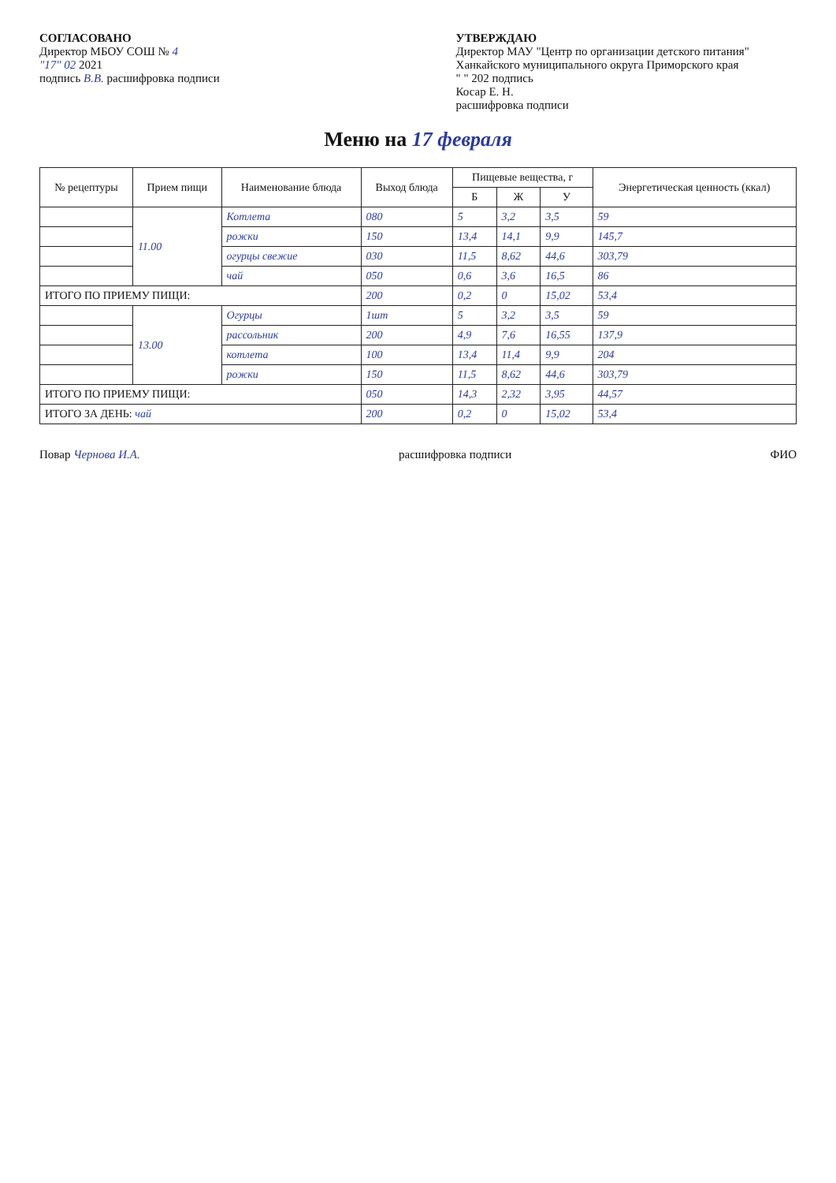СОГЛАСОВАНО
Директор МБОУ СОШ № 4
"17" 02 2021
подпись В.В. расшифровка подписи
УТВЕРЖДАЮ
Директор МАУ "Центр по организации детского питания" Ханкайского муниципального округа Приморского края
" " 202 подпись
Косар Е. Н.
расшифровка подписи
Меню на 17 февраля
| № рецептуры | Прием пищи | Наименование блюда | Выход блюда | Пищевые вещества, г | | | Энергетическая ценность (ккал) |
| --- | --- | --- | --- | --- | --- | --- | --- |
| | | | | Б | Ж | У | |
| | 11.00 | Котлета | 080 | 5 | 3,2 | 3,5 | 59 |
| | | рожки | 150 | 13,4 | 14,1 | 9,9 | 145,7 |
| | | огурцы свежие | 030 | 11,5 | 8,62 | 44,6 | 303,79 |
| | | чай | 050 | 0,6 | 3,6 | 16,5 | 86 |
| ИТОГО ПО ПРИЕМУ ПИЩИ: | | | 200 | 0,2 | 0 | 15,02 | 53,4 |
| | 13.00 | Огурцы | 1шт | 5 | 3,2 | 3,5 | 59 |
| | | рассольник | 200 | 4,9 | 7,6 | 16,55 | 137,9 |
| | | котлета | 100 | 13,4 | 11,4 | 9,9 | 204 |
| | | рожки | 150 | 11,5 | 8,62 | 44,6 | 303,79 |
| ИТОГО ПО ПРИЕМУ ПИЩИ: | | | 050 | 14,3 | 2,32 | 3,95 | 44,57 |
| ИТОГО ЗА ДЕНЬ: чай | | | 200 | 0,2 | 0 | 15,02 | 53,4 |
Повар Чернова И.А. расшифровка подписи ФИО